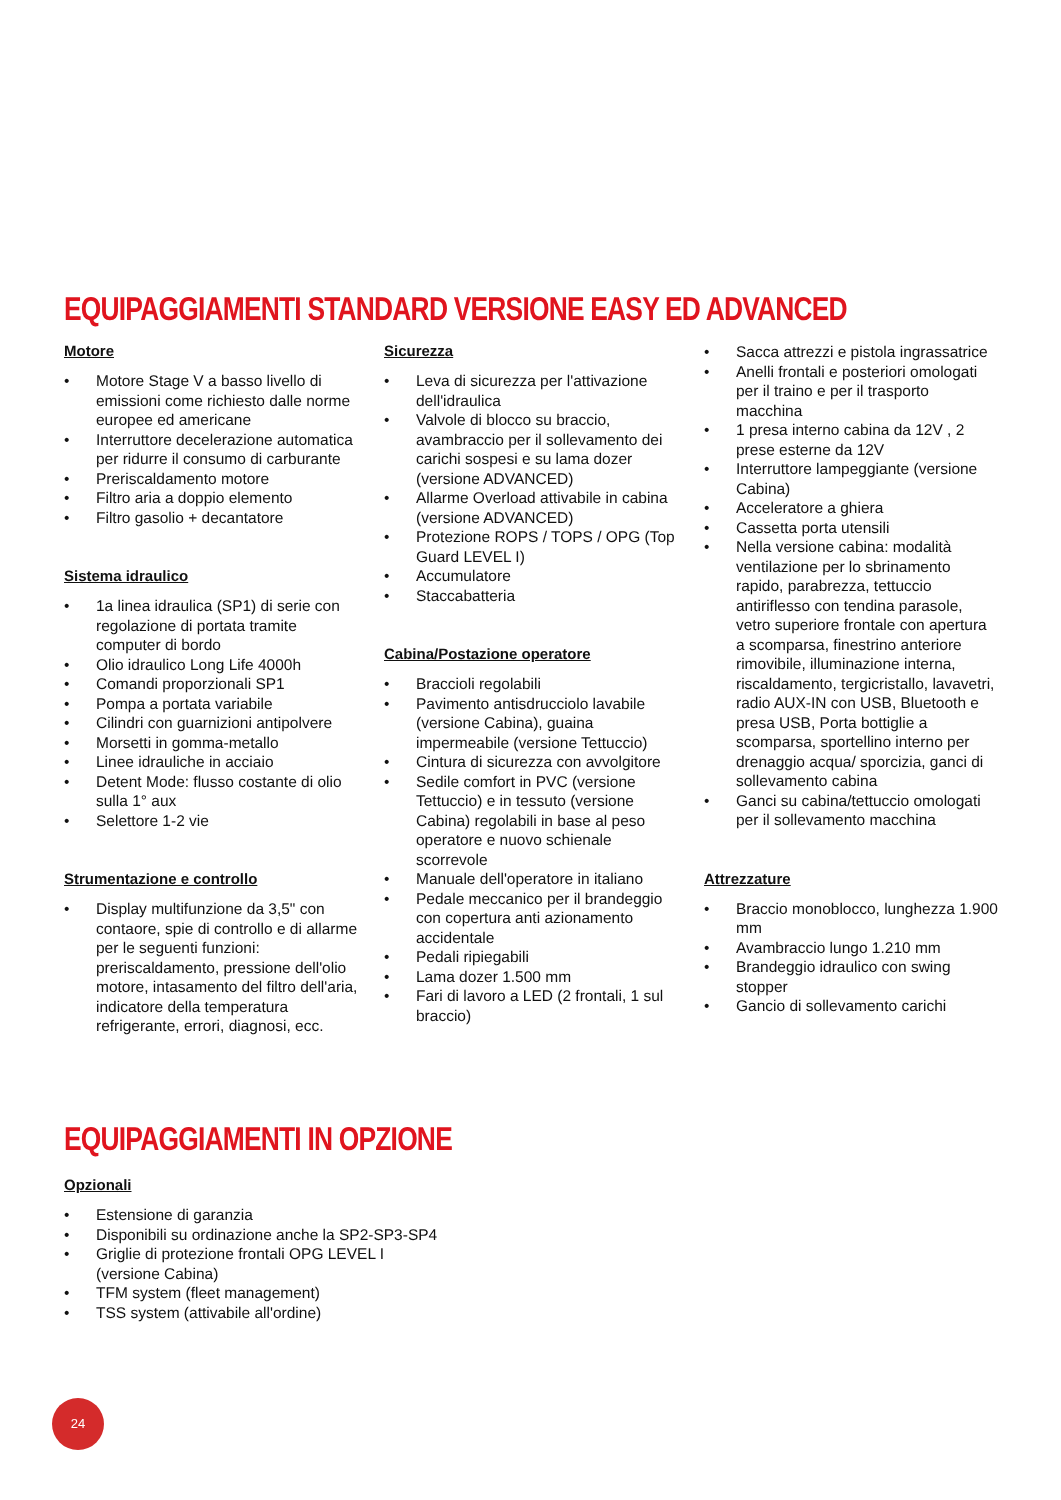EQUIPAGGIAMENTI STANDARD VERSIONE EASY ED ADVANCED
Motore
• Motore Stage V a basso livello di emissioni come richiesto dalle norme europee ed americane
• Interruttore decelerazione automatica per ridurre il consumo di carburante
• Preriscaldamento motore
• Filtro aria a doppio elemento
• Filtro gasolio + decantatore
Sistema idraulico
• 1a linea idraulica (SP1) di serie con regolazione di portata tramite computer di bordo
• Olio idraulico Long Life 4000h
• Comandi proporzionali SP1
• Pompa a portata variabile
• Cilindri con guarnizioni antipolvere
• Morsetti in gomma-metallo
• Linee idrauliche in acciaio
• Detent Mode: flusso costante di olio sulla 1° aux
• Selettore 1-2 vie
Strumentazione e controllo
• Display multifunzione da 3,5" con contaore, spie di controllo e di allarme per le seguenti funzioni: preriscaldamento, pressione dell'olio motore, intasamento del filtro dell'aria, indicatore della temperatura refrigerante, errori, diagnosi, ecc.
Sicurezza
• Leva di sicurezza per l'attivazione dell'idraulica
• Valvole di blocco su braccio, avambraccio per il sollevamento dei carichi sospesi e su lama dozer (versione ADVANCED)
• Allarme Overload attivabile in cabina (versione ADVANCED)
• Protezione ROPS / TOPS / OPG (Top Guard LEVEL I)
• Accumulatore
• Staccabatteria
Cabina/Postazione operatore
• Braccioli regolabili
• Pavimento antisdrucciolo lavabile (versione Cabina), guaina impermeabile (versione Tettuccio)
• Cintura di sicurezza con avvolgitore
• Sedile comfort in PVC (versione Tettuccio) e in tessuto (versione Cabina) regolabili in base al peso operatore e nuovo schienale scorrevole
• Manuale dell'operatore in italiano
• Pedale meccanico per il brandeggio con copertura anti azionamento accidentale
• Pedali ripiegabili
• Lama dozer 1.500 mm
• Fari di lavoro a LED (2 frontali, 1 sul braccio)
• Sacca attrezzi e pistola ingrassatrice
• Anelli frontali e posteriori omologati per il traino e per il trasporto macchina
• 1 presa interno cabina da 12V , 2 prese esterne da 12V
• Interruttore lampeggiante (versione Cabina)
• Acceleratore a ghiera
• Cassetta porta utensili
• Nella versione cabina: modalità ventilazione per lo sbrinamento rapido, parabrezza, tettuccio antiriflesso con tendina parasole, vetro superiore frontale con apertura a scomparsa, finestrino anteriore rimovibile, illuminazione interna, riscaldamento, tergicristallo, lavavetri, radio AUX-IN con USB, Bluetooth e presa USB, Porta bottiglie a scomparsa, sportellino interno per drenaggio acqua/ sporcizia, ganci di sollevamento cabina
• Ganci su cabina/tettuccio omologati per il sollevamento macchina
Attrezzature
• Braccio monoblocco, lunghezza 1.900 mm
• Avambraccio lungo 1.210 mm
• Brandeggio idraulico con swing stopper
• Gancio di sollevamento carichi
EQUIPAGGIAMENTI IN OPZIONE
Opzionali
• Estensione di garanzia
• Disponibili su ordinazione anche la SP2-SP3-SP4
• Griglie di protezione frontali OPG LEVEL I
(versione Cabina)
• TFM system (fleet management)
• TSS system (attivabile all'ordine)
24